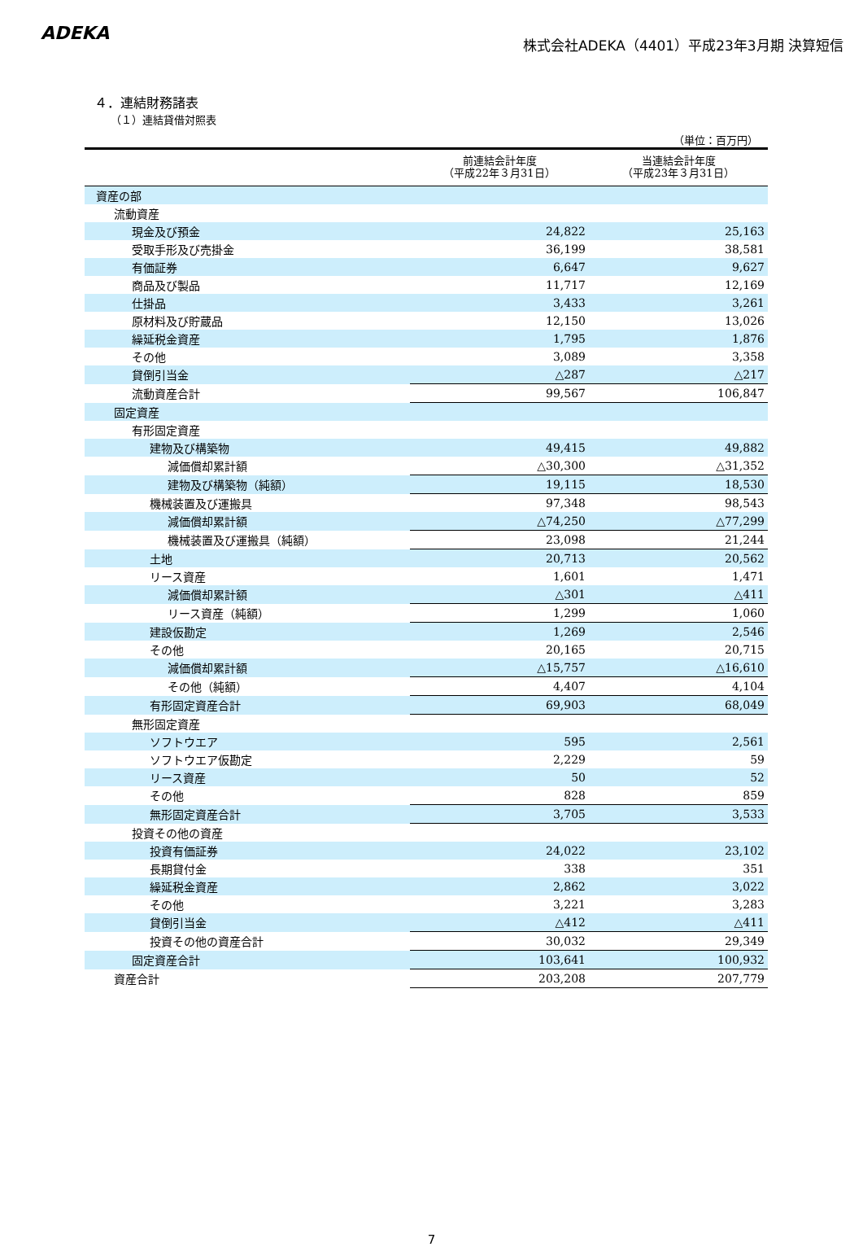ADEKA
株式会社ADEKA（4401）平成23年3月期 決算短信
４．連結財務諸表
（１）連結貸借対照表
（単位：百万円）
| | 前連結会計年度 （平成22年３月31日） | 当連結会計年度 （平成23年３月31日） |
| --- | --- | --- |
| 資産の部 | | |
| 流動資産 | | |
| 現金及び預金 | 24,822 | 25,163 |
| 受取手形及び売掛金 | 36,199 | 38,581 |
| 有価証券 | 6,647 | 9,627 |
| 商品及び製品 | 11,717 | 12,169 |
| 仕掛品 | 3,433 | 3,261 |
| 原材料及び貯蔵品 | 12,150 | 13,026 |
| 繰延税金資産 | 1,795 | 1,876 |
| その他 | 3,089 | 3,358 |
| 貸倒引当金 | △287 | △217 |
| 流動資産合計 | 99,567 | 106,847 |
| 固定資産 | | |
| 有形固定資産 | | |
| 建物及び構築物 | 49,415 | 49,882 |
| 減価償却累計額 | △30,300 | △31,352 |
| 建物及び構築物（純額） | 19,115 | 18,530 |
| 機械装置及び運搬具 | 97,348 | 98,543 |
| 減価償却累計額 | △74,250 | △77,299 |
| 機械装置及び運搬具（純額） | 23,098 | 21,244 |
| 土地 | 20,713 | 20,562 |
| リース資産 | 1,601 | 1,471 |
| 減価償却累計額 | △301 | △411 |
| リース資産（純額） | 1,299 | 1,060 |
| 建設仮勘定 | 1,269 | 2,546 |
| その他 | 20,165 | 20,715 |
| 減価償却累計額 | △15,757 | △16,610 |
| その他（純額） | 4,407 | 4,104 |
| 有形固定資産合計 | 69,903 | 68,049 |
| 無形固定資産 | | |
| ソフトウエア | 595 | 2,561 |
| ソフトウエア仮勘定 | 2,229 | 59 |
| リース資産 | 50 | 52 |
| その他 | 828 | 859 |
| 無形固定資産合計 | 3,705 | 3,533 |
| 投資その他の資産 | | |
| 投資有価証券 | 24,022 | 23,102 |
| 長期貸付金 | 338 | 351 |
| 繰延税金資産 | 2,862 | 3,022 |
| その他 | 3,221 | 3,283 |
| 貸倒引当金 | △412 | △411 |
| 投資その他の資産合計 | 30,032 | 29,349 |
| 固定資産合計 | 103,641 | 100,932 |
| 資産合計 | 203,208 | 207,779 |
7